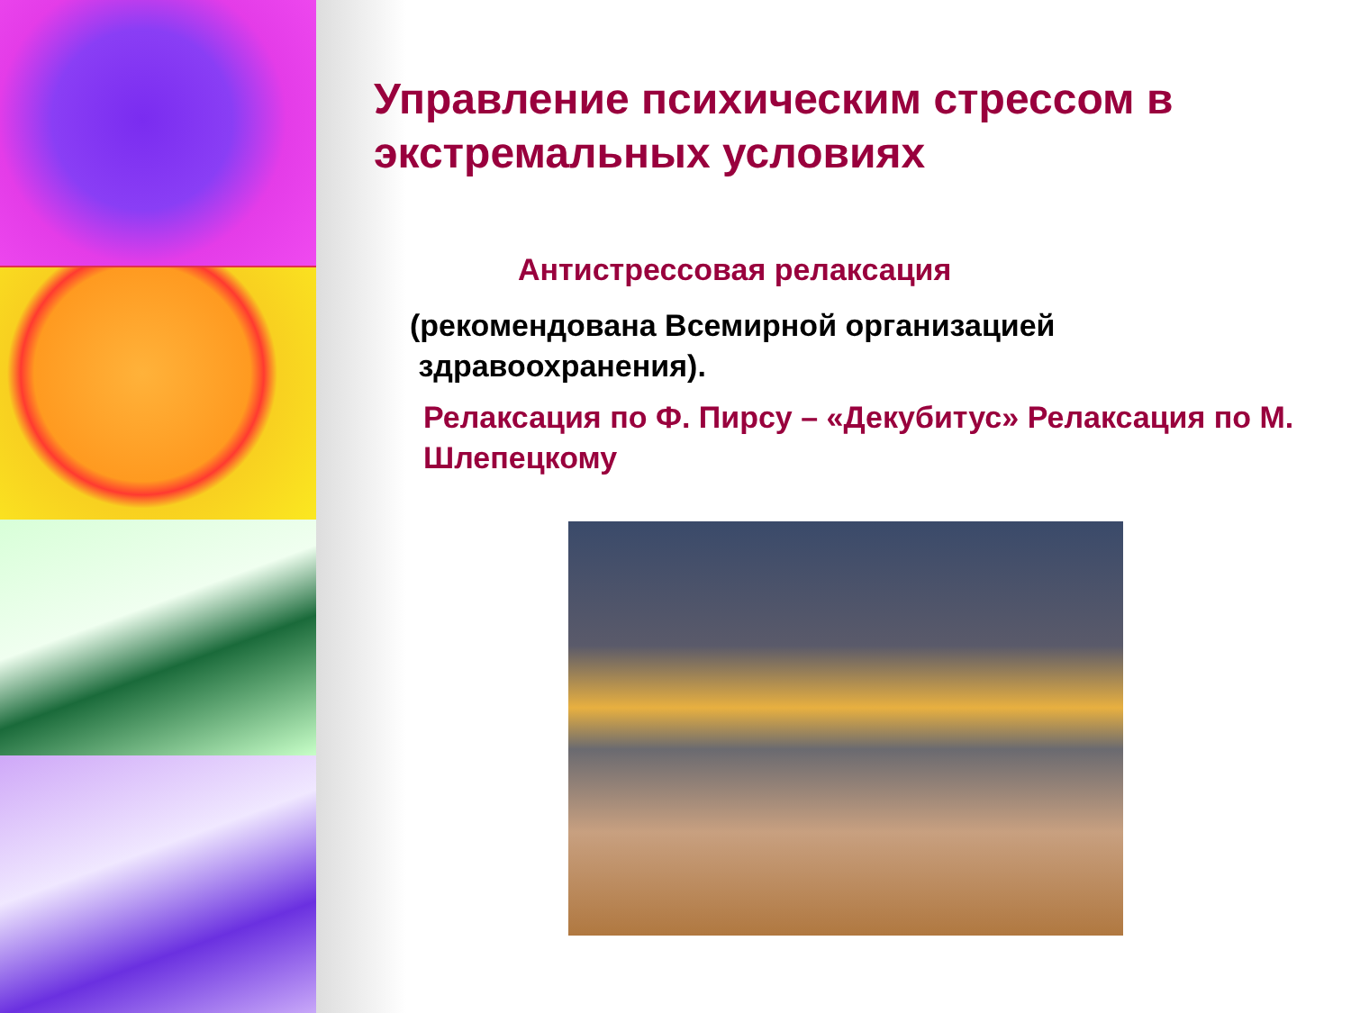Управление психическим стрессом в экстремальных условиях
Антистрессовая релаксация
(рекомендована Всемирной организацией
здравоохранения).
Релаксация по Ф. Пирсу – «Декубитус» Релаксация по М. Шлепецкому